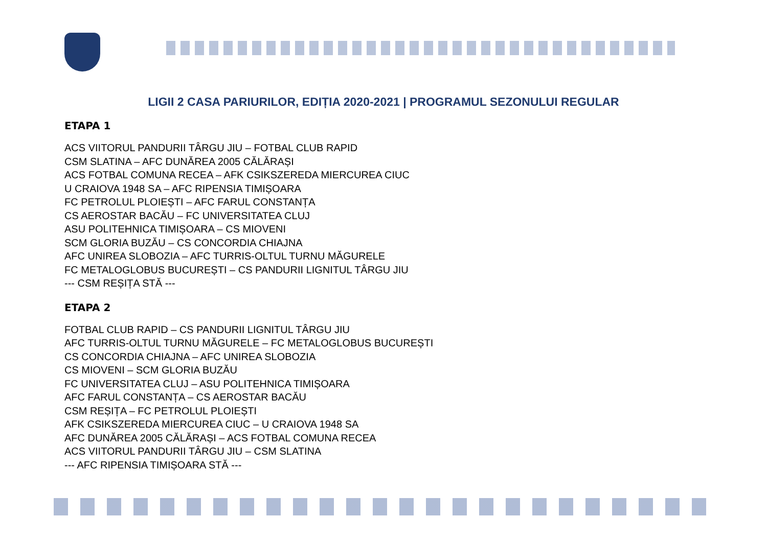LIGII 2 CASA PARIURILOR, EDIȚIA 2020-2021 | PROGRAMUL SEZONULUI REGULAR
ETAPA 1
ACS VIITORUL PANDURII TÂRGU JIU – FOTBAL CLUB RAPID
CSM SLATINA – AFC DUNĂREA 2005 CĂLĂRAȘI
ACS FOTBAL COMUNA RECEA – AFK CSIKSZEREDA MIERCUREA CIUC
U CRAIOVA 1948 SA – AFC RIPENSIA TIMIȘOARA
FC PETROLUL PLOIEȘTI – AFC FARUL CONSTANȚA
CS AEROSTAR BACĂU – FC UNIVERSITATEA CLUJ
ASU POLITEHNICA TIMIȘOARA – CS MIOVENI
SCM GLORIA BUZĂU – CS CONCORDIA CHIAJNA
AFC UNIREA SLOBOZIA – AFC TURRIS-OLTUL TURNU MĂGURELE
FC METALOGLOBUS BUCUREȘTI – CS PANDURII LIGNITUL TÂRGU JIU
--- CSM REȘIȚA STĂ ---
ETAPA 2
FOTBAL CLUB RAPID – CS PANDURII LIGNITUL TÂRGU JIU
AFC TURRIS-OLTUL TURNU MĂGURELE – FC METALOGLOBUS BUCUREȘTI
CS CONCORDIA CHIAJNA – AFC UNIREA SLOBOZIA
CS MIOVENI – SCM GLORIA BUZĂU
FC UNIVERSITATEA CLUJ – ASU POLITEHNICA TIMIȘOARA
AFC FARUL CONSTANȚA – CS AEROSTAR BACĂU
CSM REȘIȚA – FC PETROLUL PLOIEȘTI
AFK CSIKSZEREDA MIERCUREA CIUC – U CRAIOVA 1948 SA
AFC DUNĂREA 2005 CĂLĂRAȘI – ACS FOTBAL COMUNA RECEA
ACS VIITORUL PANDURII TÂRGU JIU – CSM SLATINA
--- AFC RIPENSIA TIMIȘOARA STĂ ---